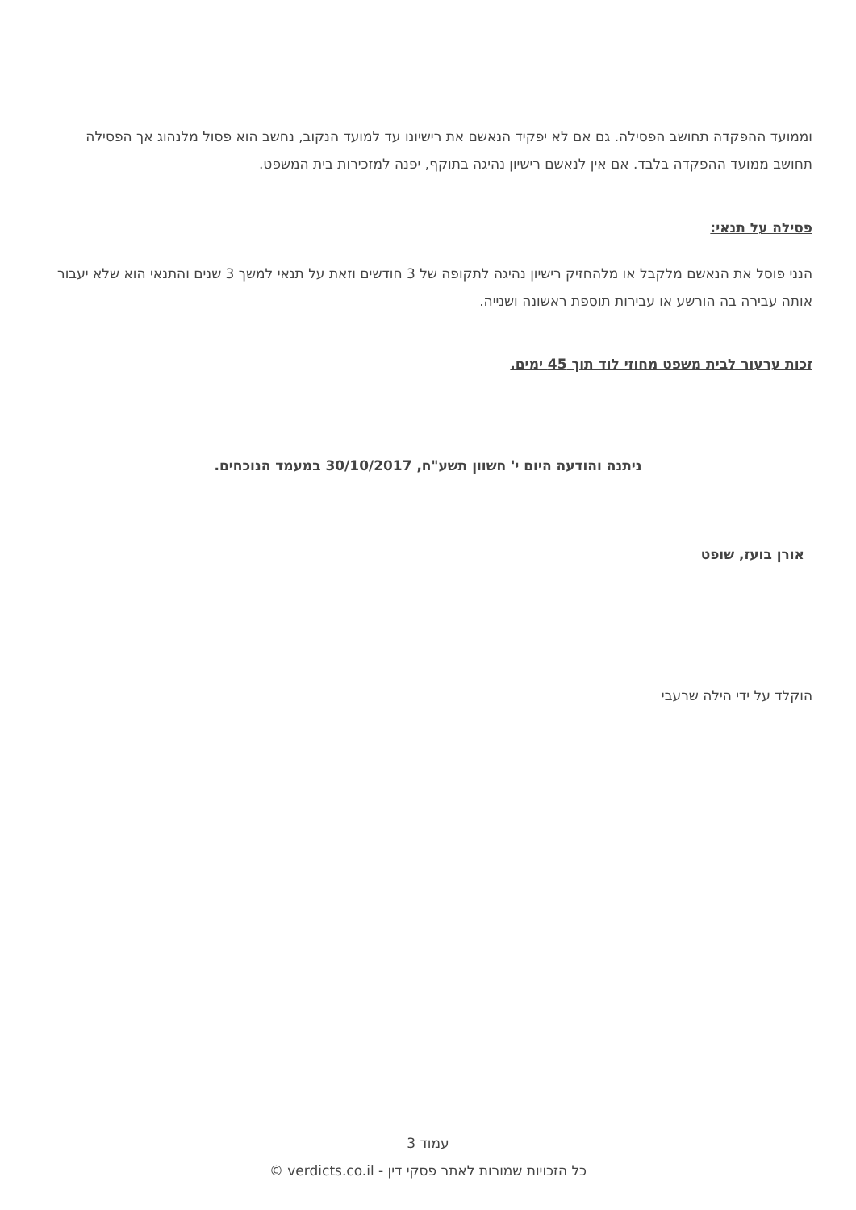וממועד ההפקדה תחושב הפסילה. גם אם לא יפקיד הנאשם את רישיונו עד למועד הנקוב, נחשב הוא פסול מלנהוג אך הפסילה תחושב ממועד ההפקדה בלבד. אם אין לנאשם רישיון נהיגה בתוקף, יפנה למזכירות בית המשפט.
פסילה על תנאי:
הנני פוסל את הנאשם מלקבל או מלהחזיק רישיון נהיגה לתקופה של 3 חודשים וזאת על תנאי למשך 3 שנים והתנאי הוא שלא יעבור אותה עבירה בה הורשע או עבירות תוספת ראשונה ושנייה.
זכות ערעור לבית משפט מחוזי לוד תוך 45 ימים.
ניתנה והודעה היום י' חשוון תשע"ח, 30/10/2017 במעמד הנוכחים.
אורן בועז, שופט
הוקלד על ידי הילה שרעבי
עמוד 3
כל הזכויות שמורות לאתר פסקי דין - verdicts.co.il ©